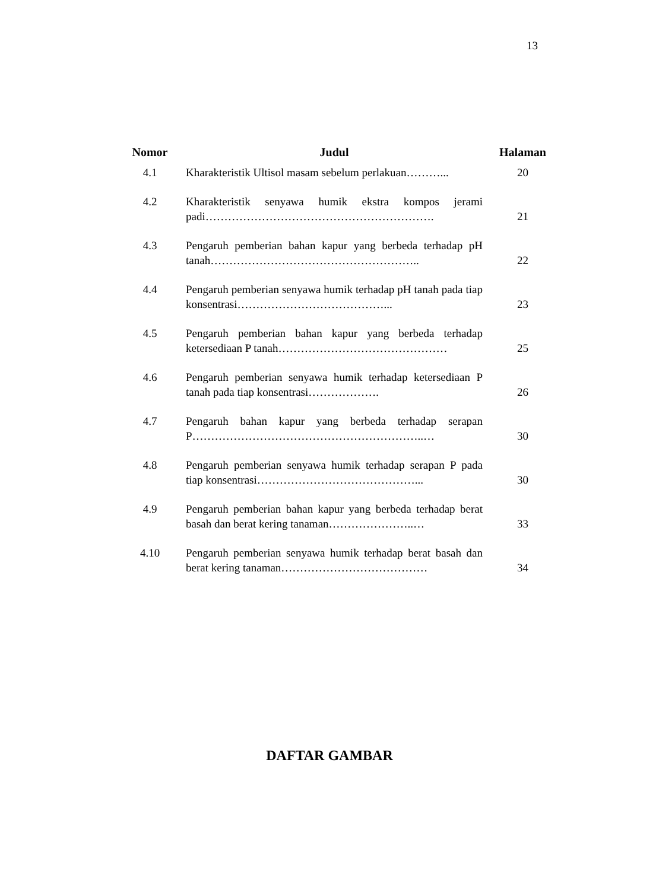13
| Nomor | Judul | Halaman |
| --- | --- | --- |
| 4.1 | Kharakteristik Ultisol masam sebelum perlakuan………... | 20 |
| 4.2 | Kharakteristik senyawa humik ekstra kompos jerami padi……………………………………………………. | 21 |
| 4.3 | Pengaruh pemberian bahan kapur yang berbeda terhadap pH tanah……………………………………………….. | 22 |
| 4.4 | Pengaruh pemberian senyawa humik terhadap pH tanah pada tiap konsentrasi…………………………………... | 23 |
| 4.5 | Pengaruh pemberian bahan kapur yang berbeda terhadap ketersediaan P tanah……………………………………… | 25 |
| 4.6 | Pengaruh pemberian senyawa humik terhadap ketersediaan P tanah pada tiap konsentrasi………………. | 26 |
| 4.7 | Pengaruh bahan kapur yang berbeda terhadap serapan P……………………………………………………..… | 30 |
| 4.8 | Pengaruh pemberian senyawa humik terhadap serapan P pada tiap konsentrasi……………………………………... | 30 |
| 4.9 | Pengaruh pemberian bahan kapur yang berbeda terhadap berat basah dan berat kering tanaman…………………..… | 33 |
| 4.10 | Pengaruh pemberian senyawa humik terhadap berat basah dan berat kering tanaman………………………………… | 34 |
DAFTAR GAMBAR